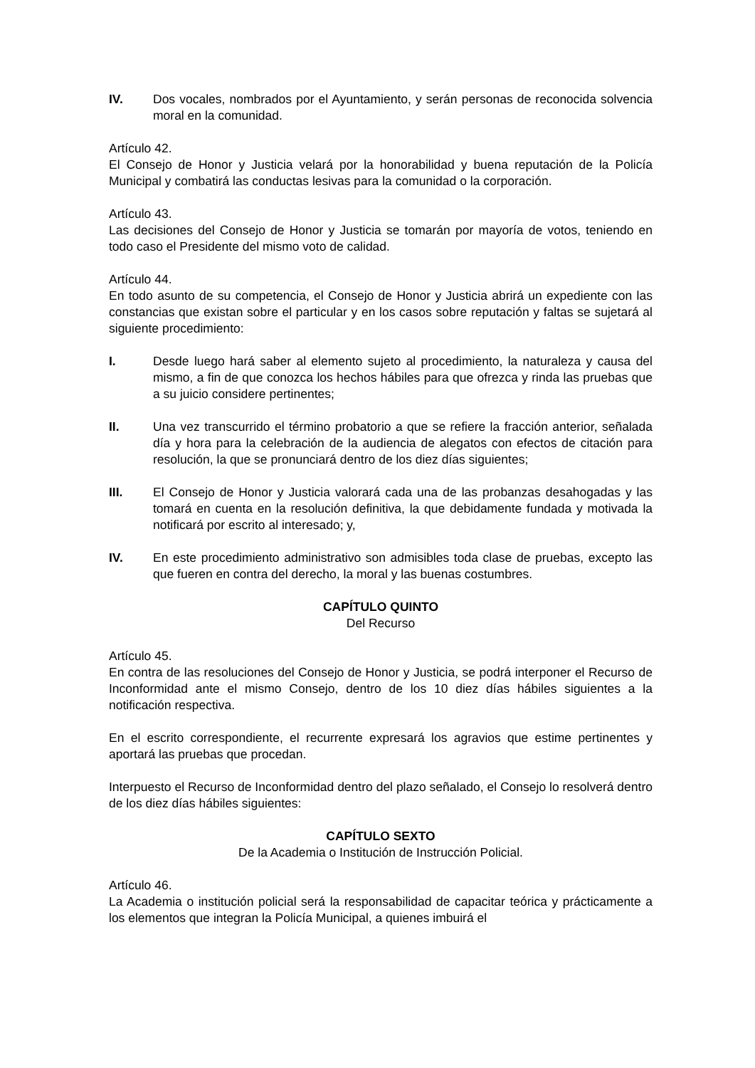IV. Dos vocales, nombrados por el Ayuntamiento, y serán personas de reconocida solvencia moral en la comunidad.
Artículo 42.
El Consejo de Honor y Justicia velará por la honorabilidad y buena reputación de la Policía Municipal y combatirá las conductas lesivas para la comunidad o la corporación.
Artículo 43.
Las decisiones del Consejo de Honor y Justicia se tomarán por mayoría de votos, teniendo en todo caso el Presidente del mismo voto de calidad.
Artículo 44.
En todo asunto de su competencia, el Consejo de Honor y Justicia abrirá un expediente con las constancias que existan sobre el particular y en los casos sobre reputación y faltas se sujetará al siguiente procedimiento:
I. Desde luego hará saber al elemento sujeto al procedimiento, la naturaleza y causa del mismo, a fin de que conozca los hechos hábiles para que ofrezca y rinda las pruebas que a su juicio considere pertinentes;
II. Una vez transcurrido el término probatorio a que se refiere la fracción anterior, señalada día y hora para la celebración de la audiencia de alegatos con efectos de citación para resolución, la que se pronunciará dentro de los diez días siguientes;
III. El Consejo de Honor y Justicia valorará cada una de las probanzas desahogadas y las tomará en cuenta en la resolución definitiva, la que debidamente fundada y motivada la notificará por escrito al interesado; y,
IV. En este procedimiento administrativo son admisibles toda clase de pruebas, excepto las que fueren en contra del derecho, la moral y las buenas costumbres.
CAPÍTULO QUINTO
Del Recurso
Artículo 45.
En contra de las resoluciones del Consejo de Honor y Justicia, se podrá interponer el Recurso de Inconformidad ante el mismo Consejo, dentro de los 10 diez días hábiles siguientes a la notificación respectiva.
En el escrito correspondiente, el recurrente expresará los agravios que estime pertinentes y aportará las pruebas que procedan.
Interpuesto el Recurso de Inconformidad dentro del plazo señalado, el Consejo lo resolverá dentro de los diez días hábiles siguientes:
CAPÍTULO SEXTO
De la Academia o Institución de Instrucción Policial.
Artículo 46.
La Academia o institución policial será la responsabilidad de capacitar teórica y prácticamente a los elementos que integran la Policía Municipal, a quienes imbuirá el